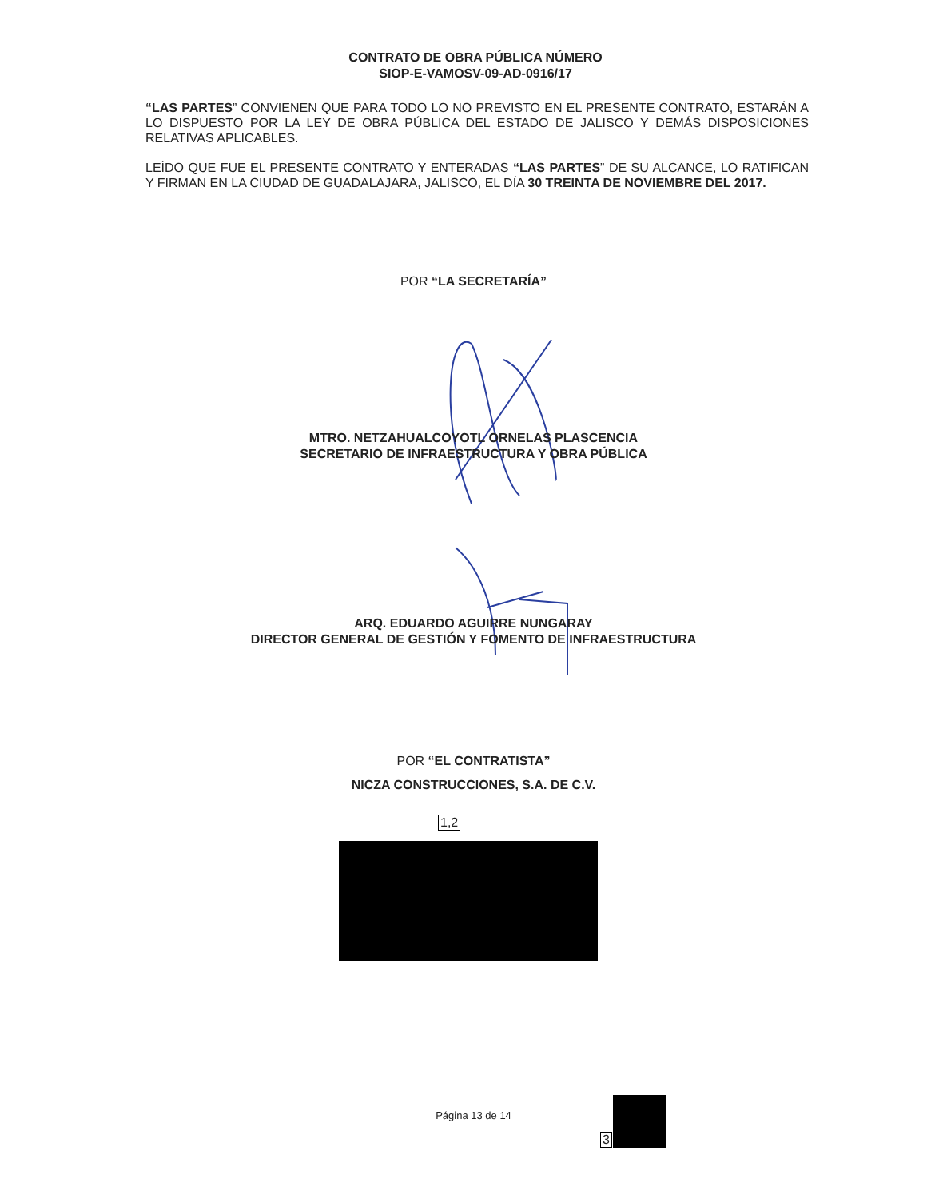CONTRATO DE OBRA PÚBLICA NÚMERO
SIOP-E-VAMOSV-09-AD-0916/17
“LAS PARTES” CONVIENEN QUE PARA TODO LO NO PREVISTO EN EL PRESENTE CONTRATO, ESTARÁN A LO DISPUESTO POR LA LEY DE OBRA PÚBLICA DEL ESTADO DE JALISCO Y DEMÁS DISPOSICIONES RELATIVAS APLICABLES.
LEÍDO QUE FUE EL PRESENTE CONTRATO Y ENTERADAS “LAS PARTES” DE SU ALCANCE, LO RATIFICAN Y FIRMAN EN LA CIUDAD DE GUADALAJARA, JALISCO, EL DÍA 30 TREINTA DE NOVIEMBRE DEL 2017.
POR “LA SECRETARÍA”
MTRO. NETZAHUALCOYOTL ORNELAS PLASCENCIA
SECRETARIO DE INFRAESTRUCTURA Y OBRA PÚBLICA
ARQ. EDUARDO AGUIRRE NUNGARAY
DIRECTOR GENERAL DE GESTIÓN Y FOMENTO DE INFRAESTRUCTURA
POR “EL CONTRATISTA”
NICZA CONSTRUCCIONES, S.A. DE C.V.
1,2
Página 13 de 14
3